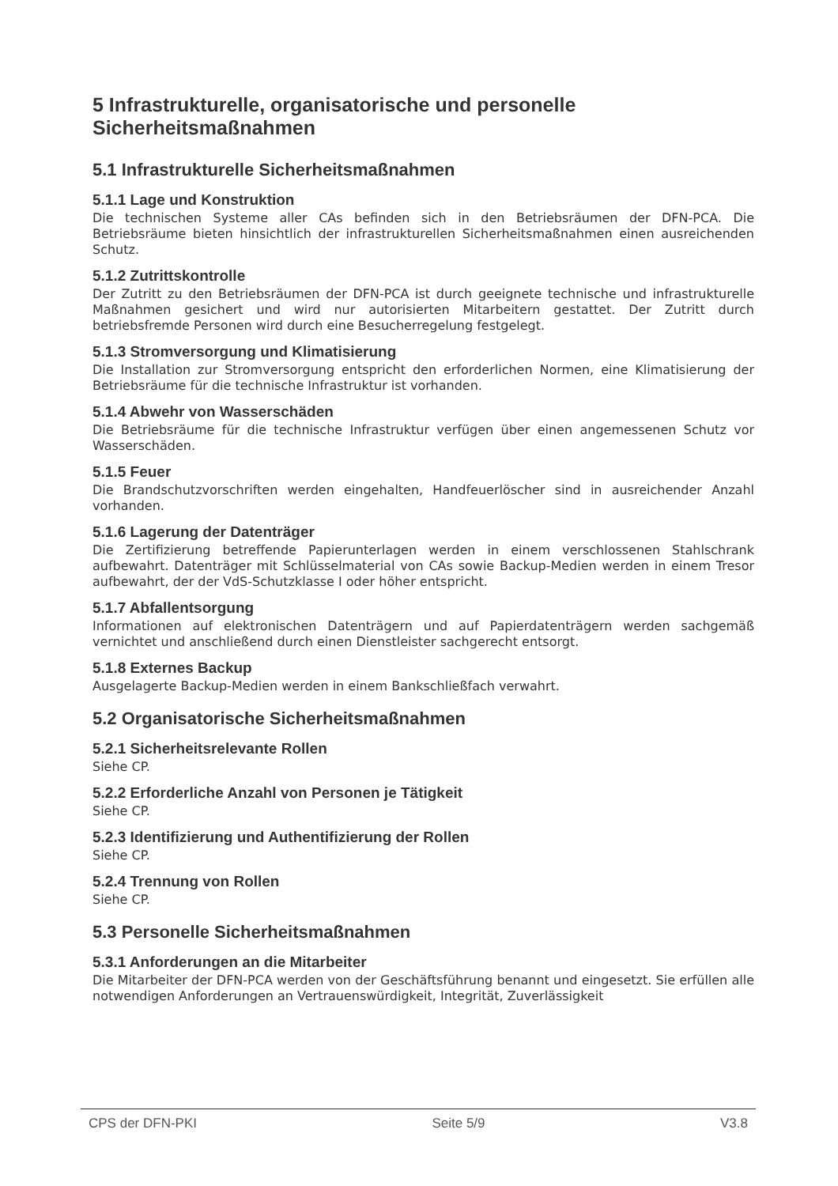5 Infrastrukturelle, organisatorische und personelle Sicherheitsmaßnahmen
5.1 Infrastrukturelle Sicherheitsmaßnahmen
5.1.1 Lage und Konstruktion
Die technischen Systeme aller CAs befinden sich in den Betriebsräumen der DFN-PCA. Die Betriebsräume bieten hinsichtlich der infrastrukturellen Sicherheitsmaßnahmen einen ausreichenden Schutz.
5.1.2 Zutrittskontrolle
Der Zutritt zu den Betriebsräumen der DFN-PCA ist durch geeignete technische und infrastrukturelle Maßnahmen gesichert und wird nur autorisierten Mitarbeitern gestattet. Der Zutritt durch betriebsfremde Personen wird durch eine Besucherregelung festgelegt.
5.1.3 Stromversorgung und Klimatisierung
Die Installation zur Stromversorgung entspricht den erforderlichen Normen, eine Klimatisierung der Betriebsräume für die technische Infrastruktur ist vorhanden.
5.1.4 Abwehr von Wasserschäden
Die Betriebsräume für die technische Infrastruktur verfügen über einen angemessenen Schutz vor Wasserschäden.
5.1.5 Feuer
Die Brandschutzvorschriften werden eingehalten, Handfeuerlöscher sind in ausreichender Anzahl vorhanden.
5.1.6 Lagerung der Datenträger
Die Zertifizierung betreffende Papierunterlagen werden in einem verschlossenen Stahlschrank aufbewahrt. Datenträger mit Schlüsselmaterial von CAs sowie Backup-Medien werden in einem Tresor aufbewahrt, der der VdS-Schutzklasse I oder höher entspricht.
5.1.7 Abfallentsorgung
Informationen auf elektronischen Datenträgern und auf Papierdatenträgern werden sachgemäß vernichtet und anschließend durch einen Dienstleister sachgerecht entsorgt.
5.1.8 Externes Backup
Ausgelagerte Backup-Medien werden in einem Bankschließfach verwahrt.
5.2 Organisatorische Sicherheitsmaßnahmen
5.2.1 Sicherheitsrelevante Rollen
Siehe CP.
5.2.2 Erforderliche Anzahl von Personen je Tätigkeit
Siehe CP.
5.2.3 Identifizierung und Authentifizierung der Rollen
Siehe CP.
5.2.4 Trennung von Rollen
Siehe CP.
5.3 Personelle Sicherheitsmaßnahmen
5.3.1 Anforderungen an die Mitarbeiter
Die Mitarbeiter der DFN-PCA werden von der Geschäftsführung benannt und eingesetzt. Sie erfüllen alle notwendigen Anforderungen an Vertrauenswürdigkeit, Integrität, Zuverlässigkeit
CPS der DFN-PKI Seite 5/9 V3.8